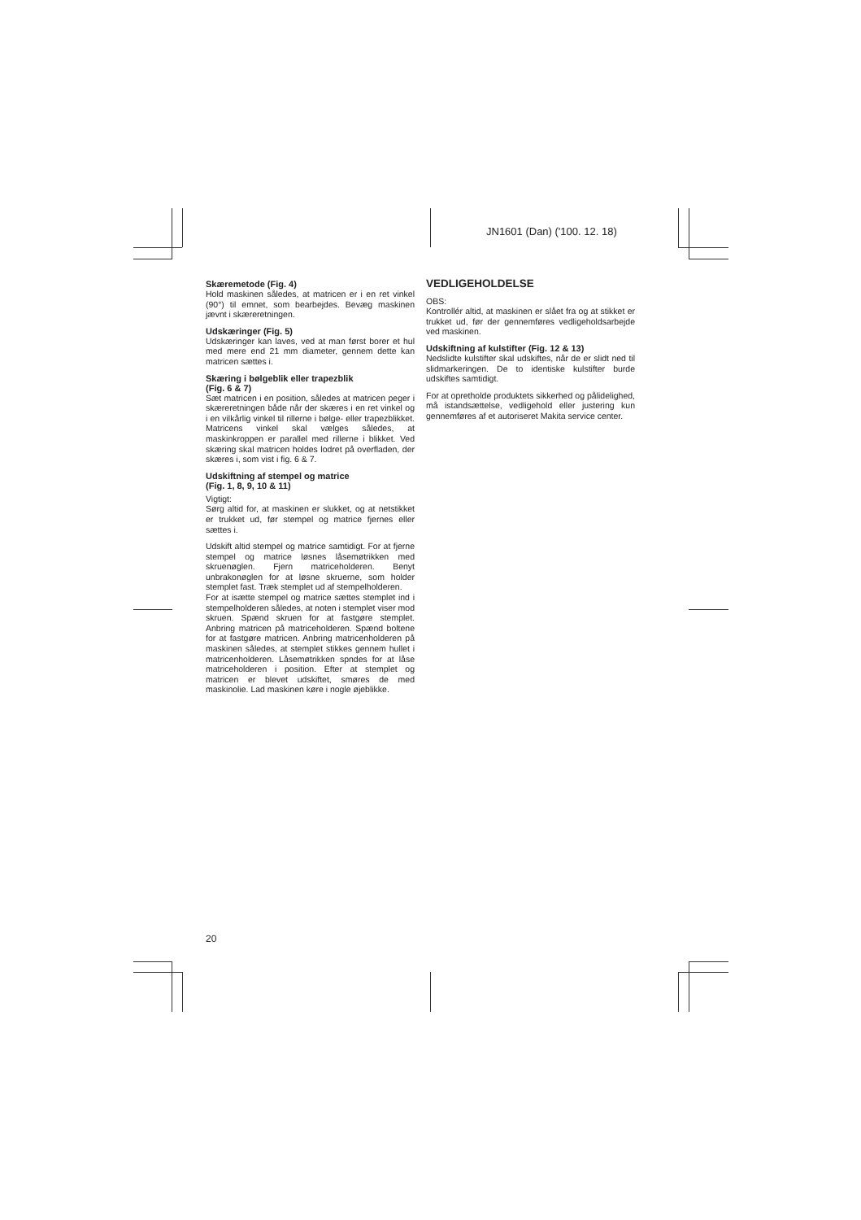JN1601 (Dan) ('100. 12. 18)
Skæremetode (Fig. 4)
Hold maskinen således, at matricen er i en ret vinkel (90°) til emnet, som bearbejdes. Bevæg maskinen jævnt i skæreretningen.
Udskæringer (Fig. 5)
Udskæringer kan laves, ved at man først borer et hul med mere end 21 mm diameter, gennem dette kan matricen sættes i.
Skæring i bølgeblik eller trapezblik
(Fig. 6 & 7)
Sæt matricen i en position, således at matricen peger i skæreretningen både når der skæres i en ret vinkel og i en vilkårlig vinkel til rillerne i bølge- eller trapezblikket. Matricens vinkel skal vælges således, at maskinkroppen er parallel med rillerne i blikket. Ved skæring skal matricen holdes lodret på overfladen, der skæres i, som vist i fig. 6 & 7.
Udskiftning af stempel og matrice
(Fig. 1, 8, 9, 10 & 11)
Vigtigt:
Sørg altid for, at maskinen er slukket, og at netstikket er trukket ud, før stempel og matrice fjernes eller sættes i.
Udskift altid stempel og matrice samtidigt. For at fjerne stempel og matrice løsnes låsemøtrikken med skruenøglen. Fjern matriceholderen. Benyt unbrakonøglen for at løsne skruerne, som holder stemplet fast. Træk stemplet ud af stempelholderen.
For at isætte stempel og matrice sættes stemplet ind i stempelholderen således, at noten i stemplet viser mod skruen. Spænd skruen for at fastgøre stemplet. Anbring matricen på matriceholderen. Spænd boltene for at fastgøre matricen. Anbring matricenholderen på maskinen således, at stemplet stikkes gennem hullet i matricenholderen. Låsemøtrikken spndes for at låse matriceholderen i position. Efter at stemplet og matricen er blevet udskiftet, smøres de med maskinolie. Lad maskinen køre i nogle øjeblikke.
VEDLIGEHOLDELSE
OBS:
Kontrollér altid, at maskinen er slået fra og at stikket er trukket ud, før der gennemføres vedligeholdsarbejde ved maskinen.
Udskiftning af kulstifter (Fig. 12 & 13)
Nedslidte kulstifter skal udskiftes, når de er slidt ned til slidmarkeringen. De to identiske kulstifter burde udskiftes samtidigt.
For at opretholde produktets sikkerhed og pålidelighed, må istandsættelse, vedligehold eller justering kun gennemføres af et autoriseret Makita service center.
20